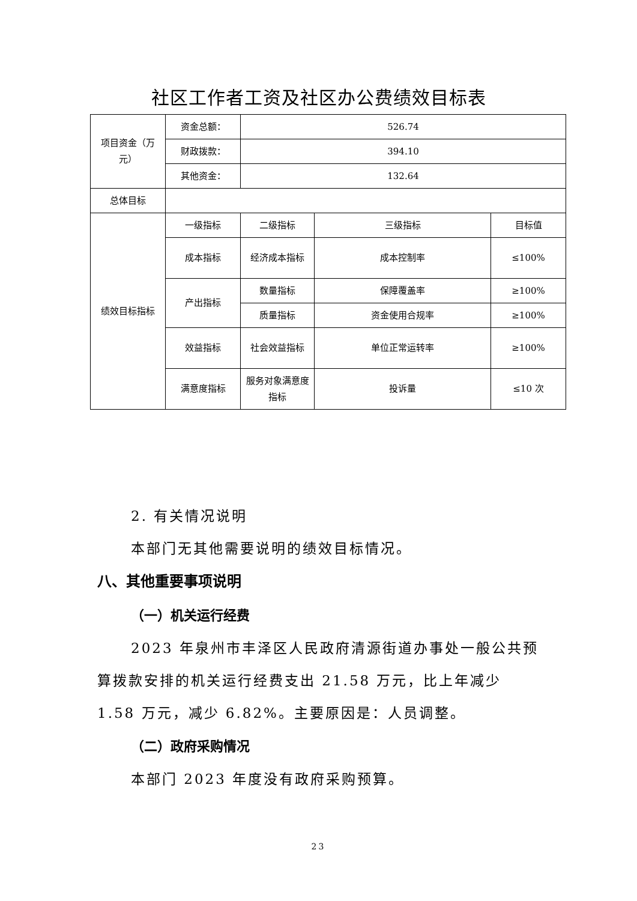社区工作者工资及社区办公费绩效目标表
| 项目资金（万元） | 资金总额： | 526.74 | | |
| | 财政拨款： | 394.10 | | |
| | 其他资金： | 132.64 | | |
| 总体目标 | | | | |
| 绩效目标指标 | 一级指标 | 二级指标 | 三级指标 | 目标值 |
| | 成本指标 | 经济成本指标 | 成本控制率 | ≤100% |
| | 产出指标 | 数量指标 | 保障覆盖率 | ≥100% |
| | | 质量指标 | 资金使用合规率 | ≥100% |
| | 效益指标 | 社会效益指标 | 单位正常运转率 | ≥100% |
| | 满意度指标 | 服务对象满意度指标 | 投诉量 | ≤10 次 |
2. 有关情况说明
本部门无其他需要说明的绩效目标情况。
八、其他重要事项说明
（一）机关运行经费
2023 年泉州市丰泽区人民政府清源街道办事处一般公共预算拨款安排的机关运行经费支出 21.58 万元，比上年减少 1.58 万元，减少 6.82%。主要原因是：人员调整。
（二）政府采购情况
本部门 2023 年度没有政府采购预算。
23